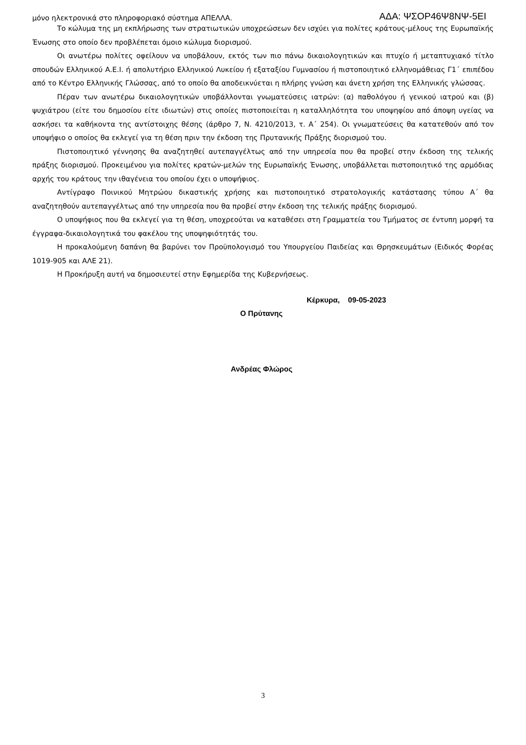μόνο ηλεκτρονικά στο πληροφοριακό σύστημα ΑΠΕΛΛΑ. ΑΔΑ: ΨΣΟΡ46Ψ8ΝΨ-5ΕΙ
Το κώλυμα της μη εκπλήρωσης των στρατιωτικών υποχρεώσεων δεν ισχύει για πολίτες κράτους-μέλους της Ευρωπαϊκής Ένωσης στο οποίο δεν προβλέπεται όμοιο κώλυμα διορισμού.
Οι ανωτέρω πολίτες οφείλουν να υποβάλουν, εκτός των πιο πάνω δικαιολογητικών και πτυχίο ή μεταπτυχιακό τίτλο σπουδών Ελληνικού Α.Ε.Ι. ή απολυτήριο Ελληνικού Λυκείου ή εξαταξίου Γυμνασίου ή πιστοποιητικό ελληνομάθειας Γ1΄ επιπέδου από το Κέντρο Ελληνικής Γλώσσας, από το οποίο θα αποδεικνύεται η πλήρης γνώση και άνετη χρήση της Ελληνικής γλώσσας.
Πέραν των ανωτέρω δικαιολογητικών υποβάλλονται γνωματεύσεις ιατρών: (α) παθολόγου ή γενικού ιατρού και (β) ψυχιάτρου (είτε του δημοσίου είτε ιδιωτών) στις οποίες πιστοποιείται η καταλληλότητα του υποψηφίου από άποψη υγείας να ασκήσει τα καθήκοντα της αντίστοιχης θέσης (άρθρο 7, Ν. 4210/2013, τ. Α΄ 254). Οι γνωματεύσεις θα κατατεθούν από τον υποψήφιο ο οποίος θα εκλεγεί για τη θέση πριν την έκδοση της Πρυτανικής Πράξης διορισμού του.
Πιστοποιητικό γέννησης θα αναζητηθεί αυτεπαγγέλτως από την υπηρεσία που θα προβεί στην έκδοση της τελικής πράξης διορισμού. Προκειμένου για πολίτες κρατών-μελών της Ευρωπαϊκής Ένωσης, υποβάλλεται πιστοποιητικό της αρμόδιας αρχής του κράτους την ιθαγένεια του οποίου έχει ο υποψήφιος.
Αντίγραφο Ποινικού Μητρώου δικαστικής χρήσης και πιστοποιητικό στρατολογικής κατάστασης τύπου Α΄ θα αναζητηθούν αυτεπαγγέλτως από την υπηρεσία που θα προβεί στην έκδοση της τελικής πράξης διορισμού.
Ο υποψήφιος που θα εκλεγεί για τη θέση, υποχρεούται να καταθέσει στη Γραμματεία του Τμήματος σε έντυπη μορφή τα έγγραφα-δικαιολογητικά του φακέλου της υποψηφιότητάς του.
Η προκαλούμενη δαπάνη θα βαρύνει τον Προϋπολογισμό του Υπουργείου Παιδείας και Θρησκευμάτων (Ειδικός Φορέας 1019-905 και ΑΛΕ 21).
Η Προκήρυξη αυτή να δημοσιευτεί στην Εφημερίδα της Κυβερνήσεως.
Κέρκυρα, 09-05-2023
Ο Πρύτανης
Ανδρέας Φλώρος
3